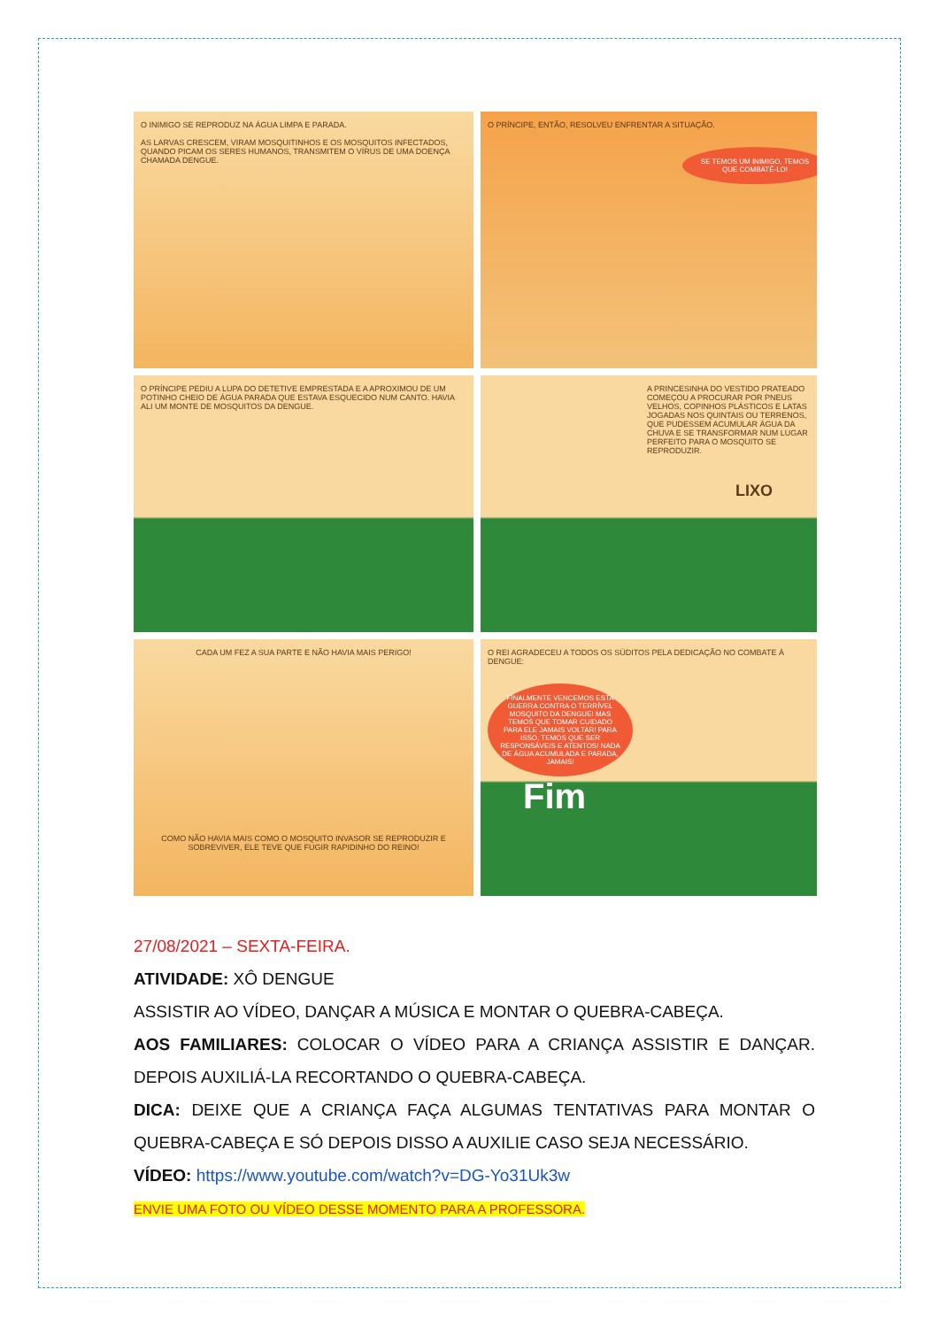O INIMIGO SE REPRODUZ NA ÁGUA LIMPA E PARADA.
AS LARVAS CRESCEM, VIRAM MOSQUITINHOS E OS MOSQUITOS INFECTADOS, QUANDO PICAM OS SERES HUMANOS, TRANSMITEM O VÍRUS DE UMA DOENÇA CHAMADA DENGUE.
O PRÍNCIPE, ENTÃO, RESOLVEU ENFRENTAR A SITUAÇÃO.
SE TEMOS UM INIMIGO, TEMOS QUE COMBATÊ-LO!
O PRÍNCIPE PEDIU A LUPA DO DETETIVE EMPRESTADA E A APROXIMOU DE UM POTINHO CHEIO DE ÁGUA PARADA QUE ESTAVA ESQUECIDO NUM CANTO. HAVIA ALI UM MONTE DE MOSQUITOS DA DENGUE.
A PRINCESINHA DO VESTIDO PRATEADO COMEÇOU A PROCURAR POR PNEUS VELHOS, COPINHOS PLÁSTICOS E LATAS JOGADAS NOS QUINTAIS OU TERRENOS, QUE PUDESSEM ACUMULAR ÁGUA DA CHUVA E SE TRANSFORMAR NUM LUGAR PERFEITO PARA O MOSQUITO SE REPRODUZIR.
LIXO
CADA UM FEZ A SUA PARTE E NÃO HAVIA MAIS PERIGO!
COMO NÃO HAVIA MAIS COMO O MOSQUITO INVASOR SE REPRODUZIR E SOBREVIVER, ELE TEVE QUE FUGIR RAPIDINHO DO REINO!
O REI AGRADECEU A TODOS OS SÚDITOS PELA DEDICAÇÃO NO COMBATE À DENGUE:
FINALMENTE VENCEMOS ESTA GUERRA CONTRA O TERRÍVEL MOSQUITO DA DENGUE! MAS TEMOS QUE TOMAR CUIDADO PARA ELE JAMAIS VOLTAR! PARA ISSO, TEMOS QUE SER RESPONSÁVEIS E ATENTOS! NADA DE ÁGUA ACUMULADA E PARADA, JAMAIS!
Fim
27/08/2021 – SEXTA-FEIRA.
ATIVIDADE: XÔ DENGUE
ASSISTIR AO VÍDEO, DANÇAR A MÚSICA E MONTAR O QUEBRA-CABEÇA.
AOS FAMILIARES: COLOCAR O VÍDEO PARA A CRIANÇA ASSISTIR E DANÇAR. DEPOIS AUXILIÁ-LA RECORTANDO O QUEBRA-CABEÇA.
DICA: DEIXE QUE A CRIANÇA FAÇA ALGUMAS TENTATIVAS PARA MONTAR O QUEBRA-CABEÇA E SÓ DEPOIS DISSO A AUXILIE CASO SEJA NECESSÁRIO.
VÍDEO: https://www.youtube.com/watch?v=DG-Yo31Uk3w
ENVIE UMA FOTO OU VÍDEO DESSE MOMENTO PARA A PROFESSORA.